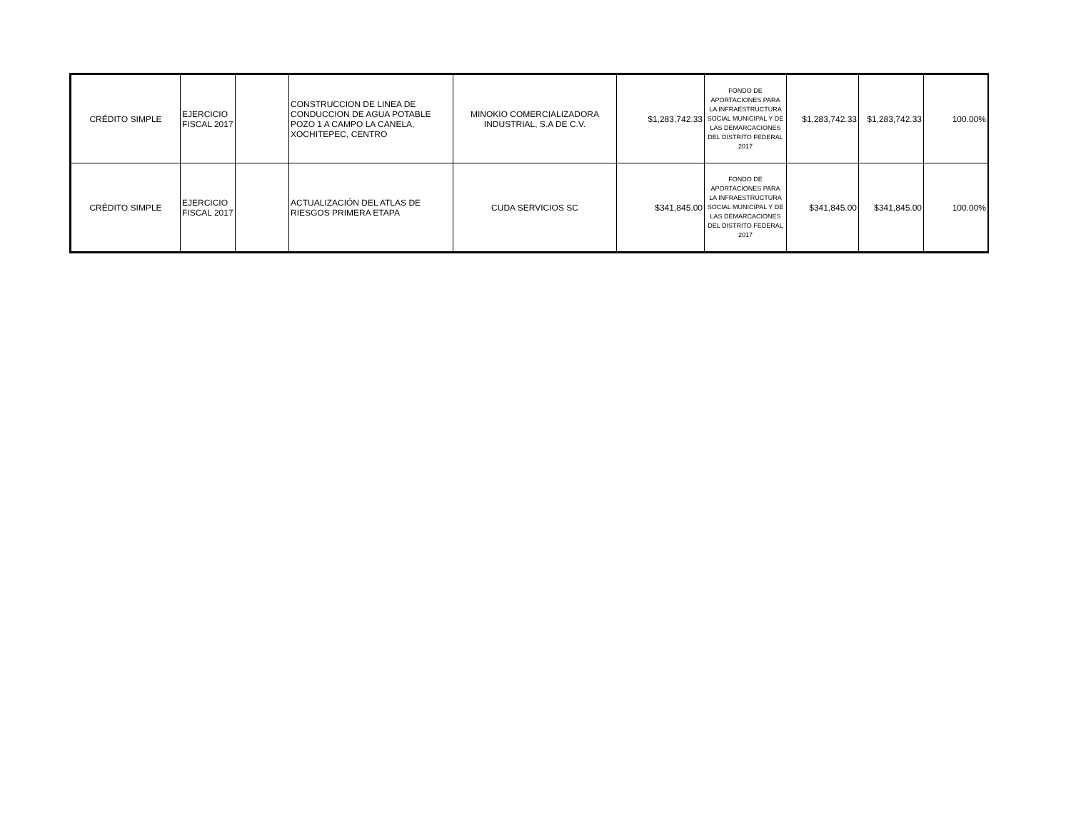| CRÉDITO SIMPLE | EJERCICIO FISCAL 2017 | | CONSTRUCCION DE LINEA DE CONDUCCION DE AGUA POTABLE POZO 1 A CAMPO LA CANELA, XOCHITEPEC, CENTRO | MINOKIO COMERCIALIZADORA INDUSTRIAL, S.A DE C.V. | $1,283,742.33 | FONDO DE APORTACIONES PARA LA INFRAESTRUCTURA SOCIAL MUNICIPAL Y DE LAS DEMARCACIONES DEL DISTRITO FEDERAL 2017 | $1,283,742.33 | $1,283,742.33 | 100.00% |
| CRÉDITO SIMPLE | EJERCICIO FISCAL 2017 | | ACTUALIZACIÓN DEL ATLAS DE RIESGOS PRIMERA ETAPA | CUDA SERVICIOS SC | $341,845.00 | FONDO DE APORTACIONES PARA LA INFRAESTRUCTURA SOCIAL MUNICIPAL Y DE LAS DEMARCACIONES DEL DISTRITO FEDERAL 2017 | $341,845.00 | $341,845.00 | 100.00% |